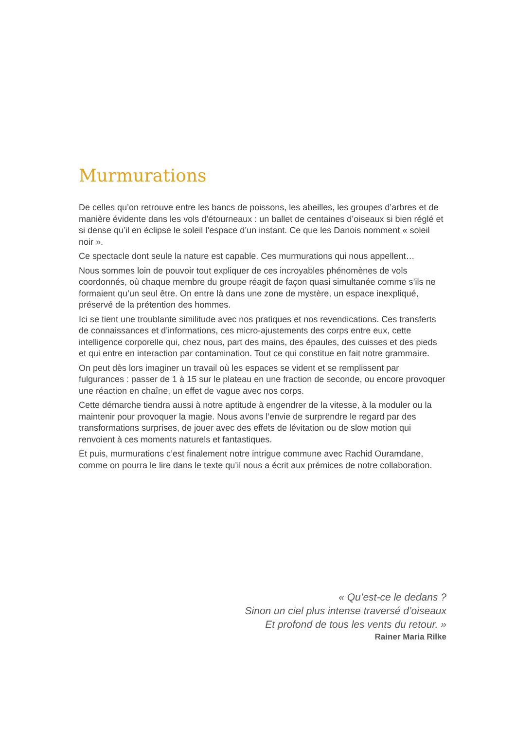Murmurations
De celles qu’on retrouve entre les bancs de poissons, les abeilles, les groupes d’arbres et de manière évidente dans les vols d’étourneaux : un ballet de centaines d’oiseaux si bien réglé et si dense qu’il en éclipse le soleil l’espace d’un instant. Ce que les Danois nomment « soleil noir ».
Ce spectacle dont seule la nature est capable. Ces murmurations qui nous appellent…
Nous sommes loin de pouvoir tout expliquer de ces incroyables phénomènes de vols coordonnés, où chaque membre du groupe réagit de façon quasi simultanée comme s’ils ne formaient qu’un seul être. On entre là dans une zone de mystère, un espace inexpliqué, préservé de la prétention des hommes.
Ici se tient une troublante similitude avec nos pratiques et nos revendications. Ces transferts de connaissances et d’informations, ces micro-ajustements des corps entre eux, cette intelligence corporelle qui, chez nous, part des mains, des épaules, des cuisses et des pieds et qui entre en interaction par contamination. Tout ce qui constitue en fait notre grammaire.
On peut dès lors imaginer un travail où les espaces se vident et se remplissent par fulgurances : passer de 1 à 15 sur le plateau en une fraction de seconde, ou encore provoquer une réaction en chaîne, un effet de vague avec nos corps.
Cette démarche tiendra aussi à notre aptitude à engendrer de la vitesse, à la moduler ou la maintenir pour provoquer la magie. Nous avons l’envie de surprendre le regard par des transformations surprises, de jouer avec des effets de lévitation ou de slow motion qui renvoient à ces moments naturels et fantastiques.
Et puis, murmurations c’est finalement notre intrigue commune avec Rachid Ouramdane, comme on pourra le lire dans le texte qu’il nous a écrit aux prémices de notre collaboration.
« Qu’est-ce le dedans ?
Sinon un ciel plus intense traversé d’oiseaux
Et profond de tous les vents du retour. »
Rainer Maria Rilke